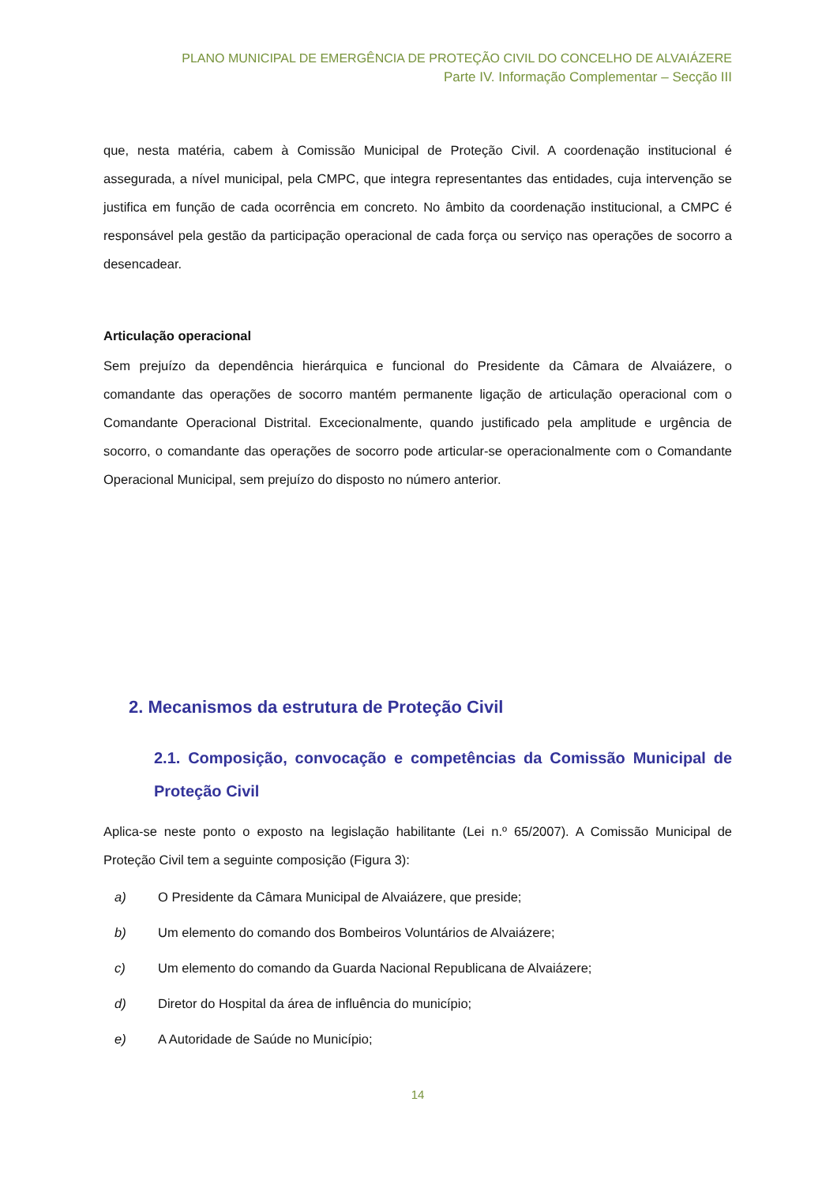PLANO MUNICIPAL DE EMERGÊNCIA DE PROTEÇÃO CIVIL DO CONCELHO DE ALVAIÁZERE
Parte IV. Informação Complementar – Secção III
que, nesta matéria, cabem à Comissão Municipal de Proteção Civil. A coordenação institucional é assegurada, a nível municipal, pela CMPC, que integra representantes das entidades, cuja intervenção se justifica em função de cada ocorrência em concreto. No âmbito da coordenação institucional, a CMPC é responsável pela gestão da participação operacional de cada força ou serviço nas operações de socorro a desencadear.
Articulação operacional
Sem prejuízo da dependência hierárquica e funcional do Presidente da Câmara de Alvaiázere, o comandante das operações de socorro mantém permanente ligação de articulação operacional com o Comandante Operacional Distrital. Excecionalmente, quando justificado pela amplitude e urgência de socorro, o comandante das operações de socorro pode articular-se operacionalmente com o Comandante Operacional Municipal, sem prejuízo do disposto no número anterior.
2. Mecanismos da estrutura de Proteção Civil
2.1. Composição, convocação e competências da Comissão Municipal de Proteção Civil
Aplica-se neste ponto o exposto na legislação habilitante (Lei n.º 65/2007). A Comissão Municipal de Proteção Civil tem a seguinte composição (Figura 3):
a) O Presidente da Câmara Municipal de Alvaiázere, que preside;
b) Um elemento do comando dos Bombeiros Voluntários de Alvaiázere;
c) Um elemento do comando da Guarda Nacional Republicana de Alvaiázere;
d) Diretor do Hospital da área de influência do município;
e) A Autoridade de Saúde no Município;
14